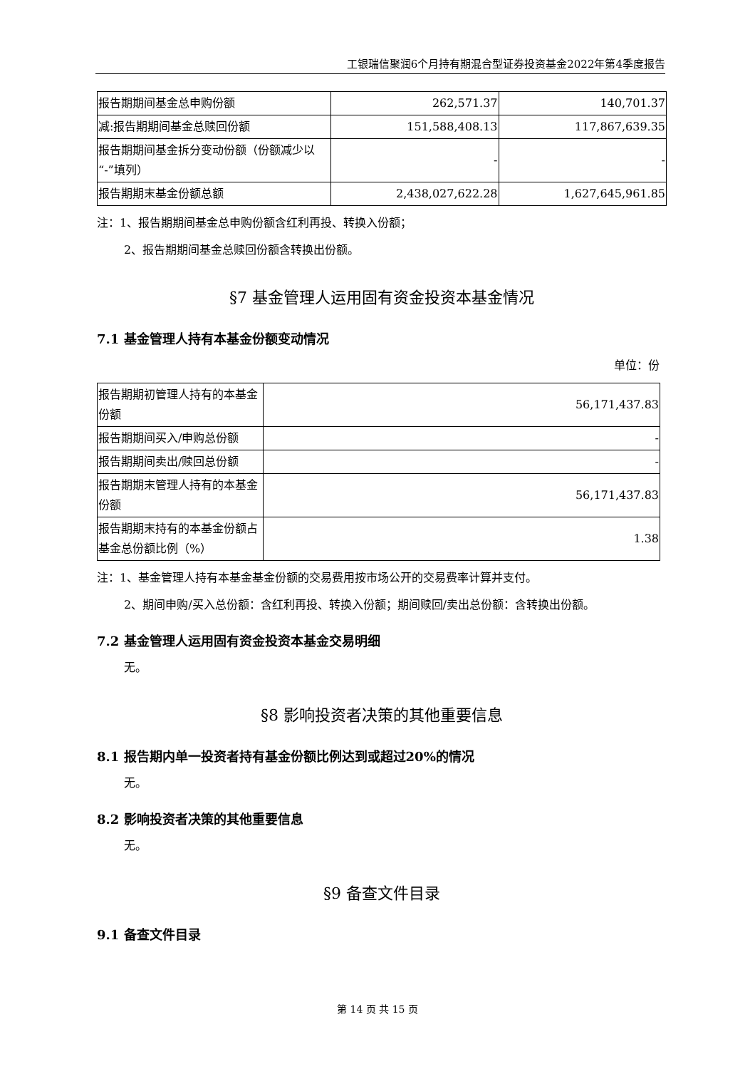工银瑞信聚润6个月持有期混合型证券投资基金2022年第4季度报告
| 报告期期间基金总申购份额 | 262,571.37 | 140,701.37 |
| 减:报告期期间基金总赎回份额 | 151,588,408.13 | 117,867,639.35 |
| 报告期期间基金拆分变动份额（份额减少以“-”填列） | - | - |
| 报告期期末基金份额总额 | 2,438,027,622.28 | 1,627,645,961.85 |
注：1、报告期期间基金总申购份额含红利再投、转换入份额；
2、报告期期间基金总赎回份额含转换出份额。
§7 基金管理人运用固有资金投资本基金情况
7.1 基金管理人持有本基金份额变动情况
单位：份
| 报告期期初管理人持有的本基金份额 | 56,171,437.83 |
| 报告期期间买入/申购总份额 | - |
| 报告期期间卖出/赎回总份额 | - |
| 报告期期末管理人持有的本基金份额 | 56,171,437.83 |
| 报告期期末持有的本基金份额占基金总份额比例（%） | 1.38 |
注：1、基金管理人持有本基金基金份额的交易费用按市场公开的交易费率计算并支付。
2、期间申购/买入总份额：含红利再投、转换入份额；期间赎回/卖出总份额：含转换出份额。
7.2 基金管理人运用固有资金投资本基金交易明细
无。
§8 影响投资者决策的其他重要信息
8.1 报告期内单一投资者持有基金份额比例达到或超过20%的情况
无。
8.2 影响投资者决策的其他重要信息
无。
§9 备查文件目录
9.1 备查文件目录
第 14 页 共 15 页